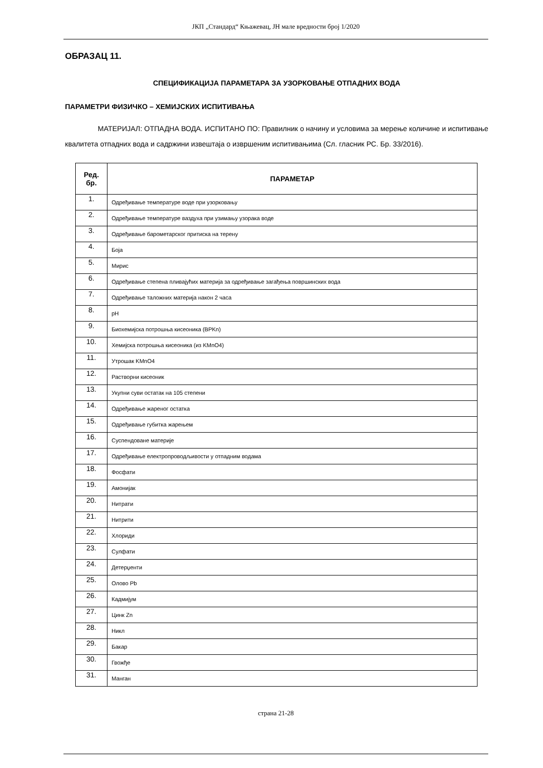ЈКП „Стандард“ Књажевац, ЈН мале вредности број 1/2020
ОБРАЗАЦ 11.
СПЕЦИФИКАЦИЈА ПАРАМЕТАРА ЗА УЗОРКОВАЊЕ ОТПАДНИХ ВОДА
ПАРАМЕТРИ ФИЗИЧКО – ХЕМИЈСКИХ ИСПИТИВАЊА
МАТЕРИЈАЛ: ОТПАДНА ВОДА. ИСПИТАНО ПО: Правилник о начину и условима за мерење количине и испитивање квалитета отпадних вода и садржини извештаја о извршеним испитивањима (Сл. гласник РС. Бр. 33/2016).
| Ред. бр. | ПАРАМЕТАР |
| --- | --- |
| 1. | Одређивање температуре воде при узорковању |
| 2. | Одређивање температуре ваздуха при узимању узорака воде |
| 3. | Одређивање барометарског притиска на терену |
| 4. | Боја |
| 5. | Мирис |
| 6. | Одређивање степена пливајућих материја за одређивање загађења површинских вода |
| 7. | Одређивање таложних материја након 2 часа |
| 8. | pH |
| 9. | Биохемијска потрошња кисеоника (BPKn) |
| 10. | Хемијска потрошња кисеоника (из KMnO4) |
| 11. | Утрошак KMnO4 |
| 12. | Растворни кисеоник |
| 13. | Укупни суви остатак на 105 степени |
| 14. | Одређивање жареног остатка |
| 15. | Одређивање губитка жарењем |
| 16. | Суспендоване материје |
| 17. | Одређивање електропроводљивости у отпадним водама |
| 18. | Фосфати |
| 19. | Амонијак |
| 20. | Нитрати |
| 21. | Нитрити |
| 22. | Хлориди |
| 23. | Сулфати |
| 24. | Детерџенти |
| 25. | Олово Pb |
| 26. | Кадмијум |
| 27. | Цинк Zn |
| 28. | Никл |
| 29. | Бакар |
| 30. | Гвожђе |
| 31. | Манган |
страна 21-28